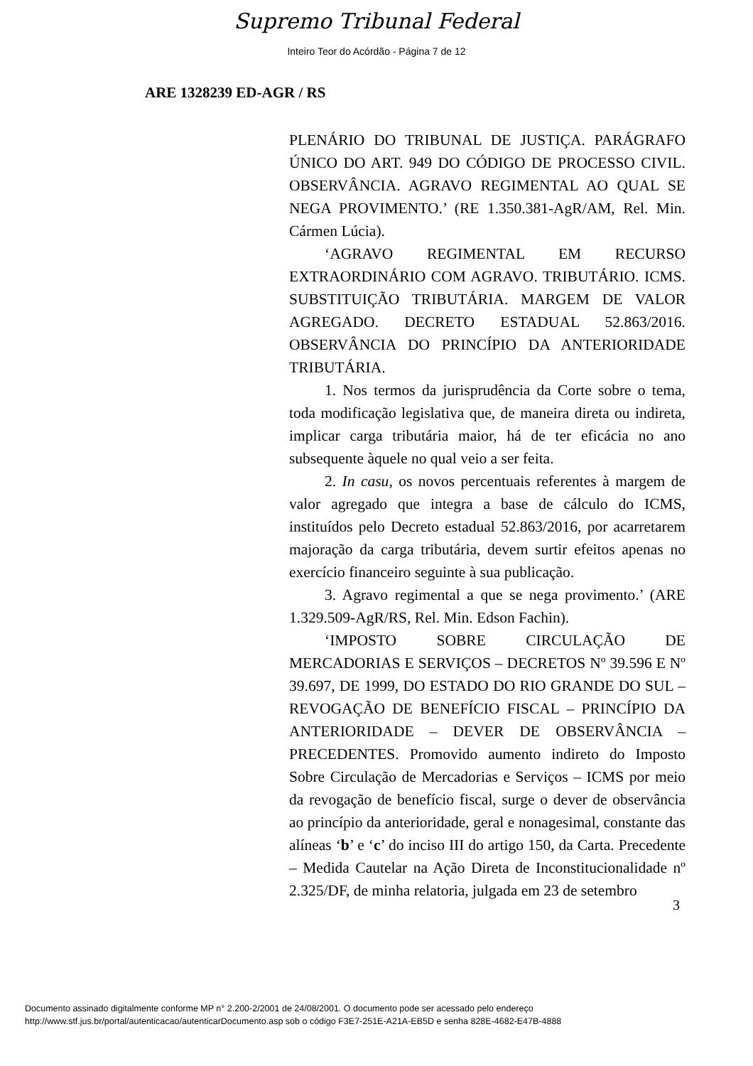Supremo Tribunal Federal
Inteiro Teor do Acórdão - Página 7 de 12
ARE 1328239 ED-AGR / RS
PLENÁRIO DO TRIBUNAL DE JUSTIÇA. PARÁGRAFO ÚNICO DO ART. 949 DO CÓDIGO DE PROCESSO CIVIL. OBSERVÂNCIA. AGRAVO REGIMENTAL AO QUAL SE NEGA PROVIMENTO.’ (RE 1.350.381-AgR/AM, Rel. Min. Cármen Lúcia).
‘AGRAVO REGIMENTAL EM RECURSO EXTRAORDINÁRIO COM AGRAVO. TRIBUTÁRIO. ICMS. SUBSTITUIÇÃO TRIBUTÁRIA. MARGEM DE VALOR AGREGADO. DECRETO ESTADUAL 52.863/2016. OBSERVÂNCIA DO PRINCÍPIO DA ANTERIORIDADE TRIBUTÁRIA.
1. Nos termos da jurisprudência da Corte sobre o tema, toda modificação legislativa que, de maneira direta ou indireta, implicar carga tributária maior, há de ter eficácia no ano subsequente àquele no qual veio a ser feita.
2. In casu, os novos percentuais referentes à margem de valor agregado que integra a base de cálculo do ICMS, instituídos pelo Decreto estadual 52.863/2016, por acarretarem majoração da carga tributária, devem surtir efeitos apenas no exercício financeiro seguinte à sua publicação.
3. Agravo regimental a que se nega provimento.’ (ARE 1.329.509-AgR/RS, Rel. Min. Edson Fachin).
‘IMPOSTO SOBRE CIRCULAÇÃO DE MERCADORIAS E SERVIÇOS – DECRETOS Nº 39.596 E Nº 39.697, DE 1999, DO ESTADO DO RIO GRANDE DO SUL – REVOGAÇÃO DE BENEFÍCIO FISCAL – PRINCÍPIO DA ANTERIORIDADE – DEVER DE OBSERVÂNCIA – PRECEDENTES. Promovido aumento indireto do Imposto Sobre Circulação de Mercadorias e Serviços – ICMS por meio da revogação de benefício fiscal, surge o dever de observância ao princípio da anterioridade, geral e nonagesimal, constante das alíneas ‘b’ e ‘c’ do inciso III do artigo 150, da Carta. Precedente – Medida Cautelar na Ação Direta de Inconstitucionalidade nº 2.325/DF, de minha relatoria, julgada em 23 de setembro
3
Documento assinado digitalmente conforme MP n° 2.200-2/2001 de 24/08/2001. O documento pode ser acessado pelo endereço
http://www.stf.jus.br/portal/autenticacao/autenticarDocumento.asp sob o código F3E7-251E-A21A-EB5D e senha 828E-4682-E47B-4888